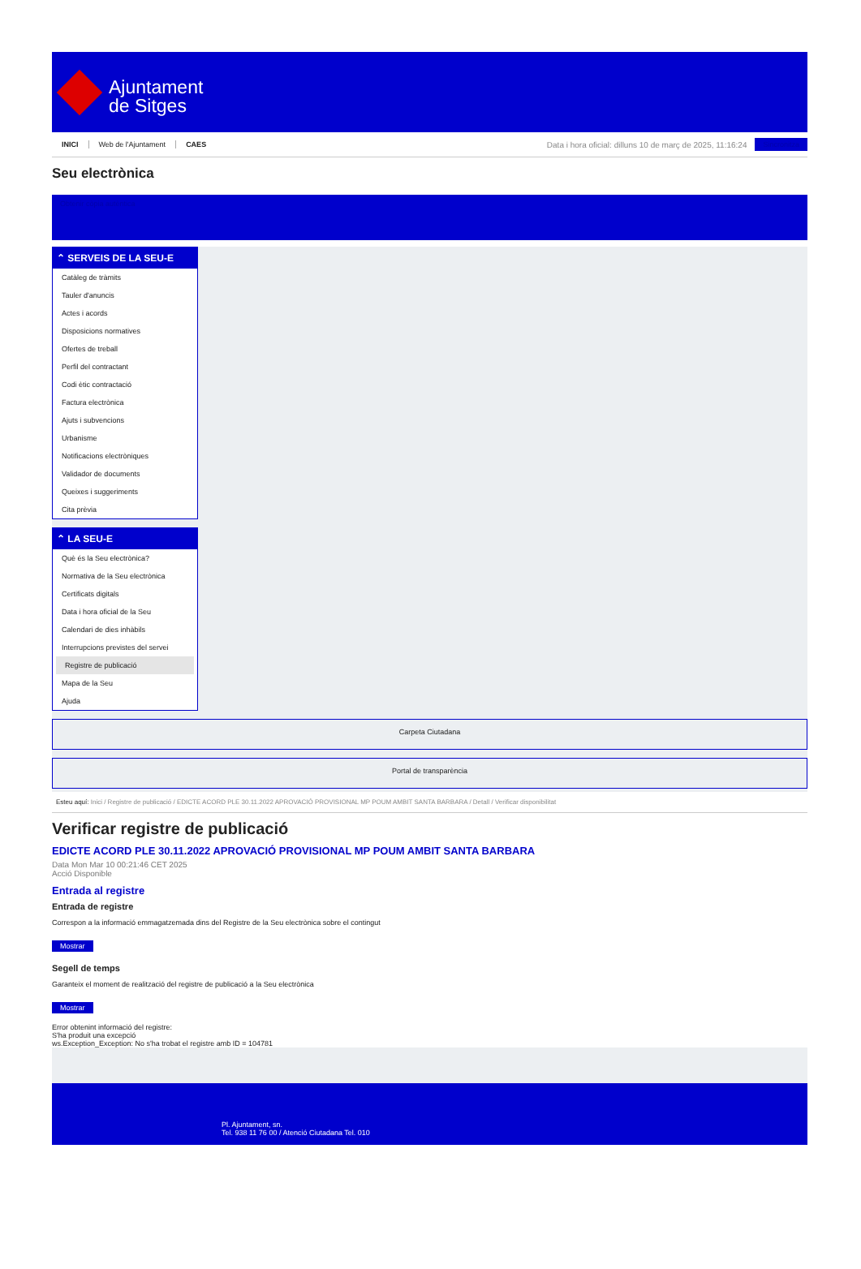Ajuntament
de Sitges
INICI Web de l'Ajuntament CAES
Data i hora oficial: dilluns 10 de març de 2025, 11:16:24
Sincronitza
Seu electrònica
Obtenir còpia autèntica
⌃ SERVEIS DE LA SEU-E
Catàleg de tràmits
Tauler d'anuncis
Actes i acords
Disposicions normatives
Ofertes de treball
Perfil del contractant
Codi ètic contractació
Factura electrònica
Ajuts i subvencions
Urbanisme
Notificacions electròniques
Validador de documents
Queixes i suggeriments
Cita prèvia
⌃ LA SEU-E
Què és la Seu electrònica?
Normativa de la Seu electrònica
Certificats digitals
Data i hora oficial de la Seu
Calendari de dies inhàbils
Interrupcions previstes del servei
Registre de publicació
Mapa de la Seu
Ajuda
Carpeta Ciutadana
Portal de transparència
Esteu aquí: Inici / Registre de publicació / EDICTE ACORD PLE 30.11.2022 APROVACIÓ PROVISIONAL MP POUM AMBIT SANTA BARBARA / Detall / Verificar disponibilitat
Verificar registre de publicació
EDICTE ACORD PLE 30.11.2022 APROVACIÓ PROVISIONAL MP POUM AMBIT SANTA BARBARA
Data Mon Mar 10 00:21:46 CET 2025
Acció Disponible
Entrada al registre
Entrada de registre
Correspon a la informació emmagatzemada dins del Registre de la Seu electrònica sobre el contingut
Mostrar
Segell de temps
Garanteix el moment de realització del registre de publicació a la Seu electrònica
Mostrar
Error obtenint informació del registre:
S'ha produit una excepció
ws.Exception_Exception: No s'ha trobat el registre amb ID = 104781
Pl. Ajuntament, sn.
Tel. 938 11 76 00 / Atenció Ciutadana Tel. 010